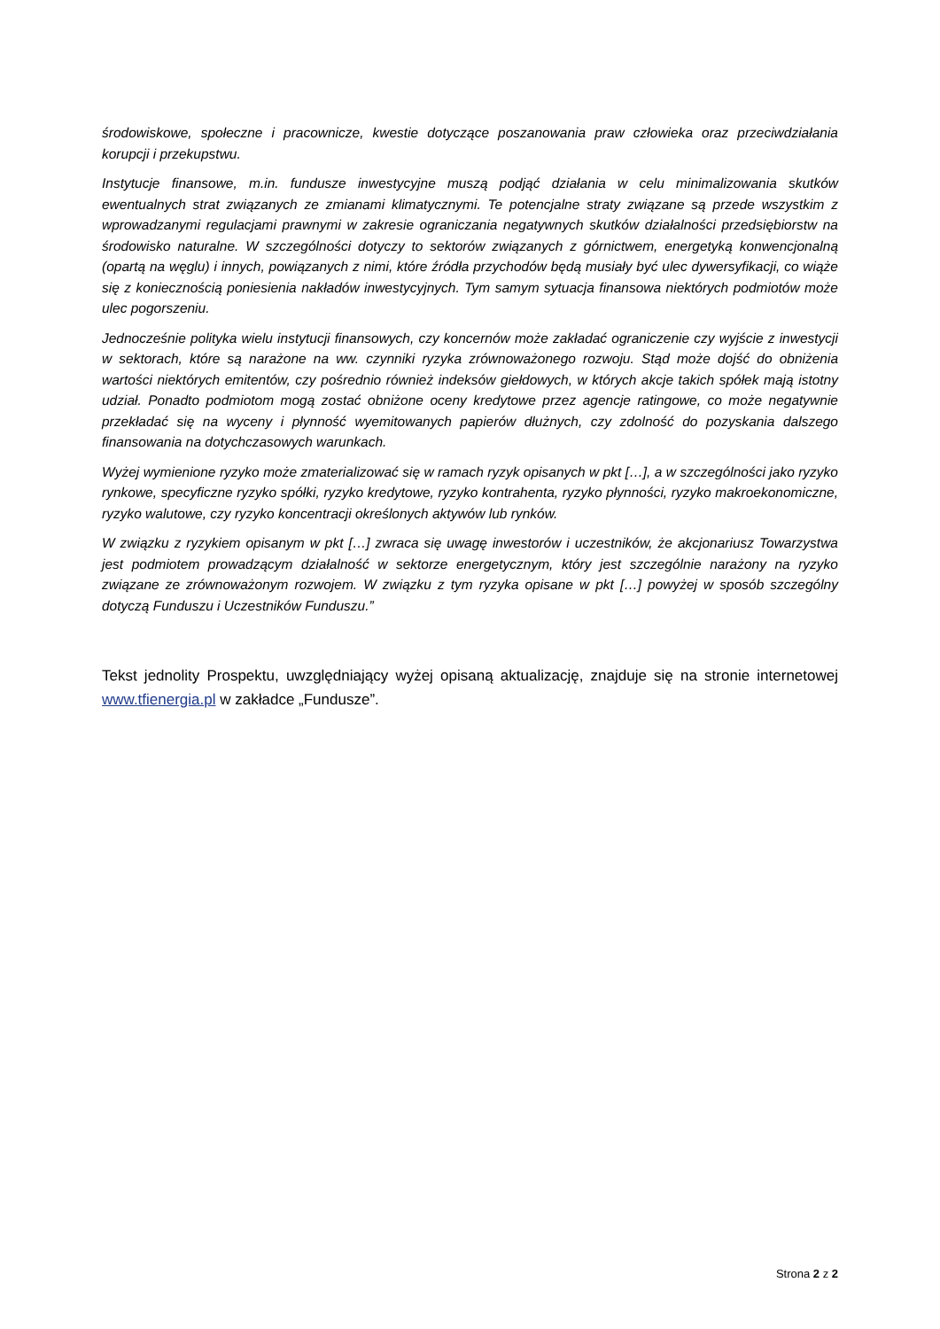środowiskowe, społeczne i pracownicze, kwestie dotyczące poszanowania praw człowieka oraz przeciwdziałania korupcji i przekupstwu.
Instytucje finansowe, m.in. fundusze inwestycyjne muszą podjąć działania w celu minimalizowania skutków ewentualnych strat związanych ze zmianami klimatycznymi. Te potencjalne straty związane są przede wszystkim z wprowadzanymi regulacjami prawnymi w zakresie ograniczania negatywnych skutków działalności przedsiębiorstw na środowisko naturalne. W szczególności dotyczy to sektorów związanych z górnictwem, energetyką konwencjonalną (opartą na węglu) i innych, powiązanych z nimi, które źródła przychodów będą musiały być ulec dywersyfikacji, co wiąże się z koniecznością poniesienia nakładów inwestycyjnych. Tym samym sytuacja finansowa niektórych podmiotów może ulec pogorszeniu.
Jednocześnie polityka wielu instytucji finansowych, czy koncernów może zakładać ograniczenie czy wyjście z inwestycji w sektorach, które są narażone na ww. czynniki ryzyka zrównoważonego rozwoju. Stąd może dojść do obniżenia wartości niektórych emitentów, czy pośrednio również indeksów giełdowych, w których akcje takich spółek mają istotny udział. Ponadto podmiotom mogą zostać obniżone oceny kredytowe przez agencje ratingowe, co może negatywnie przekładać się na wyceny i płynność wyemitowanych papierów dłużnych, czy zdolność do pozyskania dalszego finansowania na dotychczasowych warunkach.
Wyżej wymienione ryzyko może zmaterializować się w ramach ryzyk opisanych w pkt […], a w szczególności jako ryzyko rynkowe, specyficzne ryzyko spółki, ryzyko kredytowe, ryzyko kontrahenta, ryzyko płynności, ryzyko makroekonomiczne, ryzyko walutowe, czy ryzyko koncentracji określonych aktywów lub rynków.
W związku z ryzykiem opisanym w pkt […] zwraca się uwagę inwestorów i uczestników, że akcjonariusz Towarzystwa jest podmiotem prowadzącym działalność w sektorze energetycznym, który jest szczególnie narażony na ryzyko związane ze zrównoważonym rozwojem. W związku z tym ryzyka opisane w pkt […] powyżej w sposób szczególny dotyczą Funduszu i Uczestników Funduszu.”
Tekst jednolity Prospektu, uwzględniający wyżej opisaną aktualizację, znajduje się na stronie internetowej www.tfienergia.pl w zakładce „Fundusze”.
Strona 2 z 2